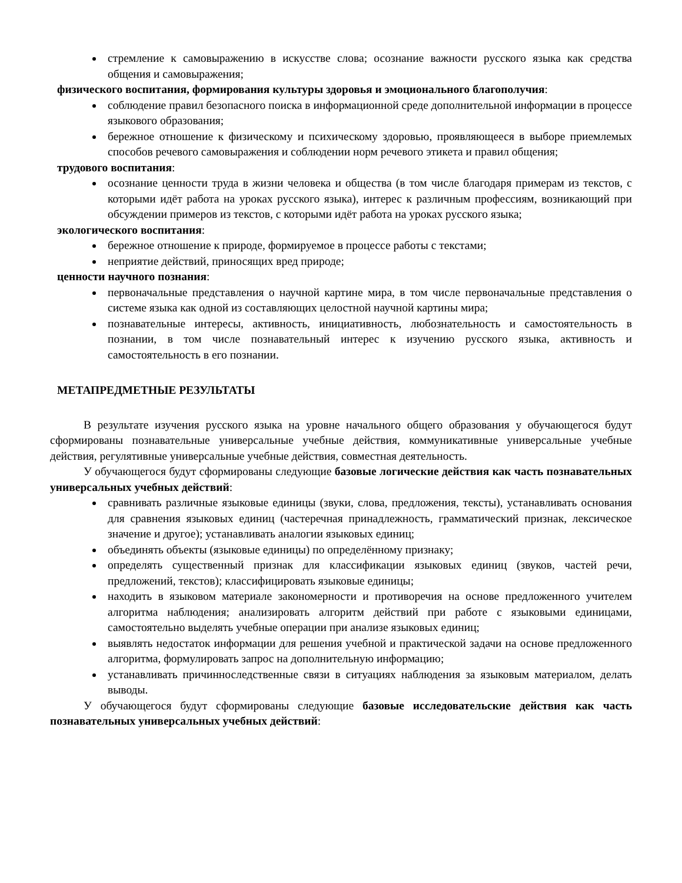стремление к самовыражению в искусстве слова; осознание важности русского языка как средства общения и самовыражения;
физического воспитания, формирования культуры здоровья и эмоционального благополучия:
соблюдение правил безопасного поиска в информационной среде дополнительной информации в процессе языкового образования;
бережное отношение к физическому и психическому здоровью, проявляющееся в выборе приемлемых способов речевого самовыражения и соблюдении норм речевого этикета и правил общения;
трудового воспитания:
осознание ценности труда в жизни человека и общества (в том числе благодаря примерам из текстов, с которыми идёт работа на уроках русского языка), интерес к различным профессиям, возникающий при обсуждении примеров из текстов, с которыми идёт работа на уроках русского языка;
экологического воспитания:
бережное отношение к природе, формируемое в процессе работы с текстами;
неприятие действий, приносящих вред природе;
ценности научного познания:
первоначальные представления о научной картине мира, в том числе первоначальные представления о системе языка как одной из составляющих целостной научной картины мира;
познавательные интересы, активность, инициативность, любознательность и самостоятельность в познании, в том числе познавательный интерес к изучению русского языка, активность и самостоятельность в его познании.
МЕТАПРЕДМЕТНЫЕ РЕЗУЛЬТАТЫ
В результате изучения русского языка на уровне начального общего образования у обучающегося будут сформированы познавательные универсальные учебные действия, коммуникативные универсальные учебные действия, регулятивные универсальные учебные действия, совместная деятельность.
У обучающегося будут сформированы следующие базовые логические действия как часть познавательных универсальных учебных действий:
сравнивать различные языковые единицы (звуки, слова, предложения, тексты), устанавливать основания для сравнения языковых единиц (частеречная принадлежность, грамматический признак, лексическое значение и другое); устанавливать аналогии языковых единиц;
объединять объекты (языковые единицы) по определённому признаку;
определять существенный признак для классификации языковых единиц (звуков, частей речи, предложений, текстов); классифицировать языковые единицы;
находить в языковом материале закономерности и противоречия на основе предложенного учителем алгоритма наблюдения; анализировать алгоритм действий при работе с языковыми единицами, самостоятельно выделять учебные операции при анализе языковых единиц;
выявлять недостаток информации для решения учебной и практической задачи на основе предложенного алгоритма, формулировать запрос на дополнительную информацию;
устанавливать причинноследственные связи в ситуациях наблюдения за языковым материалом, делать выводы.
У обучающегося будут сформированы следующие базовые исследовательские действия как часть познавательных универсальных учебных действий: